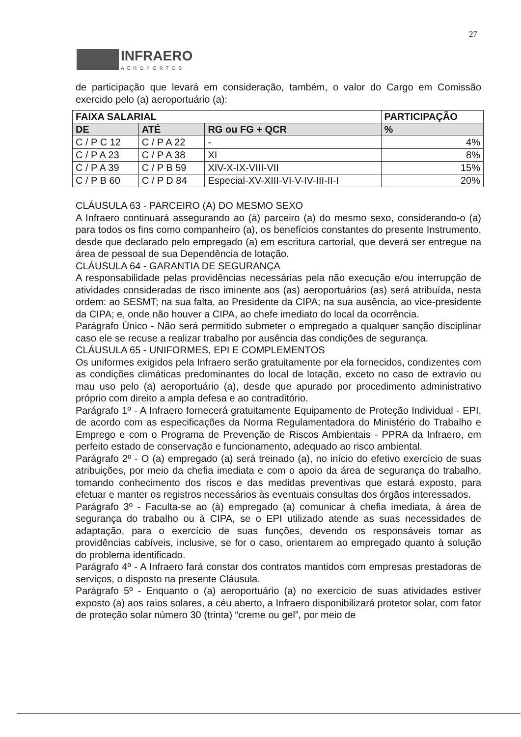27
INFRAERO AEROPORTOS
de participação que levará em consideração, também, o valor do Cargo em Comissão exercido pelo (a) aeroportuário (a):
| FAIXA SALARIAL | | | PARTICIPAÇÃO |
| --- | --- | --- | --- |
| DE | ATÉ | RG ou FG + QCR | % |
| C / P C 12 | C / P A 22 | - | 4% |
| C / P A 23 | C / P A 38 | XI | 8% |
| C / P A 39 | C / P B 59 | XIV-X-IX-VIII-VII | 15% |
| C / P B 60 | C / P D 84 | Especial-XV-XIII-VI-V-IV-III-II-I | 20% |
CLÁUSULA 63 - PARCEIRO (A) DO MESMO SEXO
A Infraero continuará assegurando ao (à) parceiro (a) do mesmo sexo, considerando-o (a) para todos os fins como companheiro (a), os benefícios constantes do presente Instrumento, desde que declarado pelo empregado (a) em escritura cartorial, que deverá ser entregue na área de pessoal de sua Dependência de lotação.
CLÁUSULA 64 - GARANTIA DE SEGURANÇA
A responsabilidade pelas providências necessárias pela não execução e/ou interrupção de atividades consideradas de risco iminente aos (as) aeroportuários (as) será atribuída, nesta ordem: ao SESMT; na sua falta, ao Presidente da CIPA; na sua ausência, ao vice-presidente da CIPA; e, onde não houver a CIPA, ao chefe imediato do local da ocorrência.
Parágrafo Único - Não será permitido submeter o empregado a qualquer sanção disciplinar caso ele se recuse a realizar trabalho por ausência das condições de segurança.
CLÁUSULA 65 - UNIFORMES, EPI E COMPLEMENTOS
Os uniformes exigidos pela Infraero serão gratuitamente por ela fornecidos, condizentes com as condições climáticas predominantes do local de lotação, exceto no caso de extravio ou mau uso pelo (a) aeroportuário (a), desde que apurado por procedimento administrativo próprio com direito a ampla defesa e ao contraditório.
Parágrafo 1º - A Infraero fornecerá gratuitamente Equipamento de Proteção Individual - EPI, de acordo com as especificações da Norma Regulamentadora do Ministério do Trabalho e Emprego e com o Programa de Prevenção de Riscos Ambientais - PPRA da Infraero, em perfeito estado de conservação e funcionamento, adequado ao risco ambiental.
Parágrafo 2º - O (a) empregado (a) será treinado (a), no início do efetivo exercício de suas atribuições, por meio da chefia imediata e com o apoio da área de segurança do trabalho, tomando conhecimento dos riscos e das medidas preventivas que estará exposto, para efetuar e manter os registros necessários às eventuais consultas dos órgãos interessados.
Parágrafo 3º - Faculta-se ao (à) empregado (a) comunicar à chefia imediata, à área de segurança do trabalho ou à CIPA, se o EPI utilizado atende as suas necessidades de adaptação, para o exercício de suas funções, devendo os responsáveis tomar as providências cabíveis, inclusive, se for o caso, orientarem ao empregado quanto à solução do problema identificado.
Parágrafo 4º - A Infraero fará constar dos contratos mantidos com empresas prestadoras de serviços, o disposto na presente Cláusula.
Parágrafo 5º - Enquanto o (a) aeroportuário (a) no exercício de suas atividades estiver exposto (a) aos raios solares, a céu aberto, a Infraero disponibilizará protetor solar, com fator de proteção solar número 30 (trinta) “creme ou gel”, por meio de